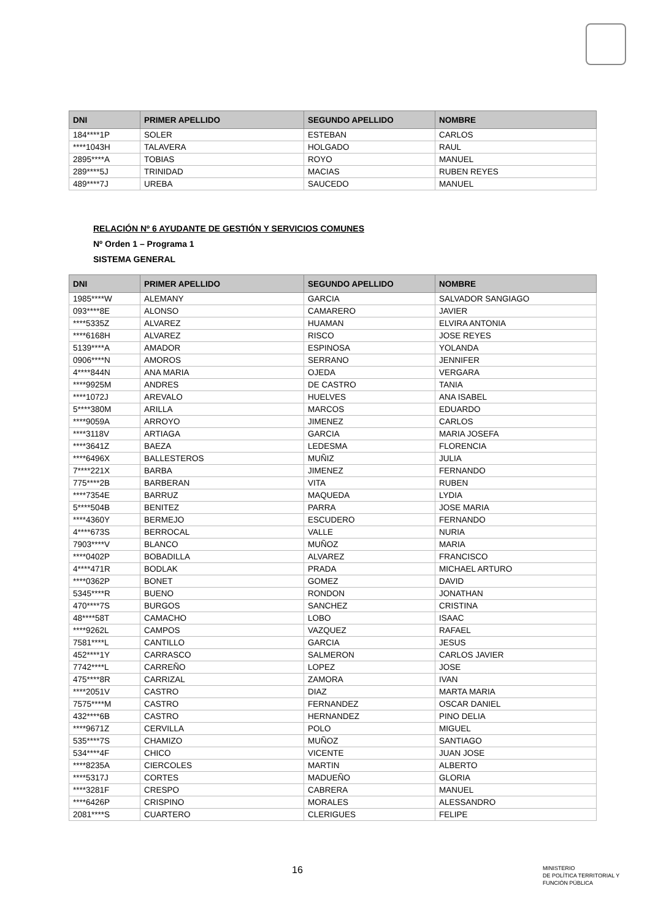| DNI | PRIMER APELLIDO | SEGUNDO APELLIDO | NOMBRE |
| --- | --- | --- | --- |
| 184****1P | SOLER | ESTEBAN | CARLOS |
| ****1043H | TALAVERA | HOLGADO | RAUL |
| 2895****A | TOBIAS | ROYO | MANUEL |
| 289****5J | TRINIDAD | MACIAS | RUBEN REYES |
| 489****7J | UREBA | SAUCEDO | MANUEL |
RELACIÓN Nº 6 AYUDANTE DE GESTIÓN Y SERVICIOS COMUNES
Nº Orden 1 – Programa 1
SISTEMA GENERAL
| DNI | PRIMER APELLIDO | SEGUNDO APELLIDO | NOMBRE |
| --- | --- | --- | --- |
| 1985****W | ALEMANY | GARCIA | SALVADOR SANGIAGO |
| 093****8E | ALONSO | CAMARERO | JAVIER |
| ****5335Z | ALVAREZ | HUAMAN | ELVIRA ANTONIA |
| ****6168H | ALVAREZ | RISCO | JOSE REYES |
| 5139****A | AMADOR | ESPINOSA | YOLANDA |
| 0906****N | AMOROS | SERRANO | JENNIFER |
| 4****844N | ANA MARIA | OJEDA | VERGARA |
| ****9925M | ANDRES | DE CASTRO | TANIA |
| ****1072J | AREVALO | HUELVES | ANA ISABEL |
| 5****380M | ARILLA | MARCOS | EDUARDO |
| ****9059A | ARROYO | JIMENEZ | CARLOS |
| ****3118V | ARTIAGA | GARCIA | MARIA JOSEFA |
| ****3641Z | BAEZA | LEDESMA | FLORENCIA |
| ****6496X | BALLESTEROS | MUÑIZ | JULIA |
| 7****221X | BARBA | JIMENEZ | FERNANDO |
| 775****2B | BARBERAN | VITA | RUBEN |
| ****7354E | BARRUZ | MAQUEDA | LYDIA |
| 5****504B | BENITEZ | PARRA | JOSE MARIA |
| ****4360Y | BERMEJO | ESCUDERO | FERNANDO |
| 4****673S | BERROCAL | VALLE | NURIA |
| 7903****V | BLANCO | MUÑOZ | MARIA |
| ****0402P | BOBADILLA | ALVAREZ | FRANCISCO |
| 4****471R | BODLAK | PRADA | MICHAEL ARTURO |
| ****0362P | BONET | GOMEZ | DAVID |
| 5345****R | BUENO | RONDON | JONATHAN |
| 470****7S | BURGOS | SANCHEZ | CRISTINA |
| 48****58T | CAMACHO | LOBO | ISAAC |
| ****9262L | CAMPOS | VAZQUEZ | RAFAEL |
| 7581****L | CANTILLO | GARCIA | JESUS |
| 452****1Y | CARRASCO | SALMERON | CARLOS JAVIER |
| 7742****L | CARREÑO | LOPEZ | JOSE |
| 475****8R | CARRIZAL | ZAMORA | IVAN |
| ****2051V | CASTRO | DIAZ | MARTA MARIA |
| 7575****M | CASTRO | FERNANDEZ | OSCAR DANIEL |
| 432****6B | CASTRO | HERNANDEZ | PINO DELIA |
| ****9671Z | CERVILLA | POLO | MIGUEL |
| 535****7S | CHAMIZO | MUÑOZ | SANTIAGO |
| 534****4F | CHICO | VICENTE | JUAN JOSE |
| ****8235A | CIERCOLES | MARTIN | ALBERTO |
| ****5317J | CORTES | MADUEÑO | GLORIA |
| ****3281F | CRESPO | CABRERA | MANUEL |
| ****6426P | CRISPINO | MORALES | ALESSANDRO |
| 2081****S | CUARTERO | CLERIGUES | FELIPE |
16
MINISTERIO
DE POLÍTICA TERRITORIAL Y
FUNCIÓN PÚBLICA